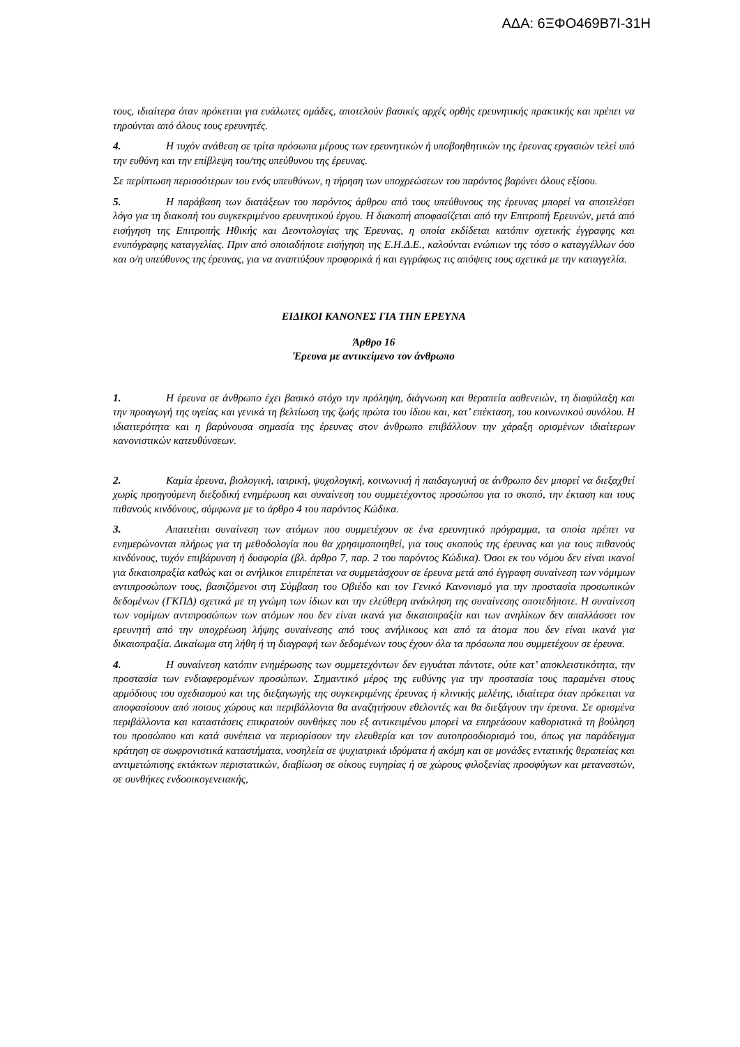ΑΔΑ: 6ΞΦΟ469Β7Ι-31Η
τους, ιδιαίτερα όταν πρόκειται για ευάλωτες ομάδες, αποτελούν βασικές αρχές ορθής ερευνητικής πρακτικής και πρέπει να τηρούνται από όλους τους ερευνητές.
4. Η τυχόν ανάθεση σε τρίτα πρόσωπα μέρους των ερευνητικών ή υποβοηθητικών της έρευνας εργασιών τελεί υπό την ευθύνη και την επίβλεψη του/της υπεύθυνου της έρευνας.
Σε περίπτωση περισσότερων του ενός υπευθύνων, η τήρηση των υποχρεώσεων του παρόντος βαρύνει όλους εξίσου.
5. Η παράβαση των διατάξεων του παρόντος άρθρου από τους υπεύθυνους της έρευνας μπορεί να αποτελέσει λόγο για τη διακοπή του συγκεκριμένου ερευνητικού έργου. Η διακοπή αποφασίζεται από την Επιτροπή Ερευνών, μετά από εισήγηση της Επιτροπής Ηθικής και Δεοντολογίας της Έρευνας, η οποία εκδίδεται κατόπιν σχετικής έγγραφης και ενυπόγραφης καταγγελίας. Πριν από οποιαδήποτε εισήγηση της Ε.Η.Δ.Ε., καλούνται ενώπιων της τόσο ο καταγγέλλων όσο και ο/η υπεύθυνος της έρευνας, για να αναπτύξουν προφορικά ή και εγγράφως τις απόψεις τους σχετικά με την καταγγελία.
ΕΙΔΙΚΟΙ ΚΑΝΟΝΕΣ ΓΙΑ ΤΗΝ ΕΡΕΥΝΑ
Άρθρο 16
Έρευνα με αντικείμενο τον άνθρωπο
1. Η έρευνα σε άνθρωπο έχει βασικό στόχο την πρόληψη, διάγνωση και θεραπεία ασθενειών, τη διαφύλαξη και την προαγωγή της υγείας και γενικά τη βελτίωση της ζωής πρώτα του ίδιου και, κατ’ επέκταση, του κοινωνικού συνόλου. Η ιδιαιτερότητα και η βαρύνουσα σημασία της έρευνας στον άνθρωπο επιβάλλουν την χάραξη ορισμένων ιδιαίτερων κανονιστικών κατευθύνσεων.
2. Καμία έρευνα, βιολογική, ιατρική, ψυχολογική, κοινωνική ή παιδαγωγική σε άνθρωπο δεν μπορεί να διεξαχθεί χωρίς προηγούμενη διεξοδική ενημέρωση και συναίνεση του συμμετέχοντος προσώπου για το σκοπό, την έκταση και τους πιθανούς κινδύνους, σύμφωνα με το άρθρο 4 του παρόντος Κώδικα.
3. Απαιτείται συναίνεση των ατόμων που συμμετέχουν σε ένα ερευνητικό πρόγραμμα, τα οποία πρέπει να ενημερώνονται πλήρως για τη μεθοδολογία που θα χρησιμοποιηθεί, για τους σκοπούς της έρευνας και για τους πιθανούς κινδύνους, τυχόν επιβάρυνση ή δυσφορία (βλ. άρθρο 7, παρ. 2 του παρόντος Κώδικα). Όσοι εκ του νόμου δεν είναι ικανοί για δικαιοπραξία καθώς και οι ανήλικοι επιτρέπεται να συμμετάσχουν σε έρευνα μετά από έγγραφη συναίνεση των νόμιμων αντιπροσώπων τους, βασιζόμενοι στη Σύμβαση του Οβιέδο και τον Γενικό Κανονισμό για την προστασία προσωπικών δεδομένων (ΓΚΠΔ) σχετικά με τη γνώμη των ίδιων και την ελεύθερη ανάκληση της συναίνεσης οποτεδήποτε. Η συναίνεση των νομίμων αντιπροσώπων των ατόμων που δεν είναι ικανά για δικαιοπραξία και των ανηλίκων δεν απαλλάσσει τον ερευνητή από την υποχρέωση λήψης συναίνεσης από τους ανήλικους και από τα άτομα που δεν είναι ικανά για δικαιοπραξία. Δικαίωμα στη λήθη ή τη διαγραφή των δεδομένων τους έχουν όλα τα πρόσωπα που συμμετέχουν σε έρευνα.
4. Η συναίνεση κατόπιν ενημέρωσης των συμμετεχόντων δεν εγγυάται πάντοτε, ούτε κατ’ αποκλειστικότητα, την προστασία των ενδιαφερομένων προσώπων. Σημαντικό μέρος της ευθύνης για την προστασία τους παραμένει στους αρμόδιους του σχεδιασμού και της διεξαγωγής της συγκεκριμένης έρευνας ή κλινικής μελέτης, ιδιαίτερα όταν πρόκειται να αποφασίσουν από ποιους χώρους και περιβάλλοντα θα αναζητήσουν εθελοντές και θα διεξάγουν την έρευνα. Σε ορισμένα περιβάλλοντα και καταστάσεις επικρατούν συνθήκες που εξ αντικειμένου μπορεί να επηρεάσουν καθοριστικά τη βούληση του προσώπου και κατά συνέπεια να περιορίσουν την ελευθερία και τον αυτοπροσδιορισμό του, όπως για παράδειγμα κράτηση σε σωφρονιστικά καταστήματα, νοσηλεία σε ψυχιατρικά ιδρύματα ή ακόμη και σε μονάδες εντατικής θεραπείας και αντιμετώπισης εκτάκτων περιστατικών, διαβίωση σε οίκους ευγηρίας ή σε χώρους φιλοξενίας προσφύγων και μεταναστών, σε συνθήκες ενδοοικογενειακής,